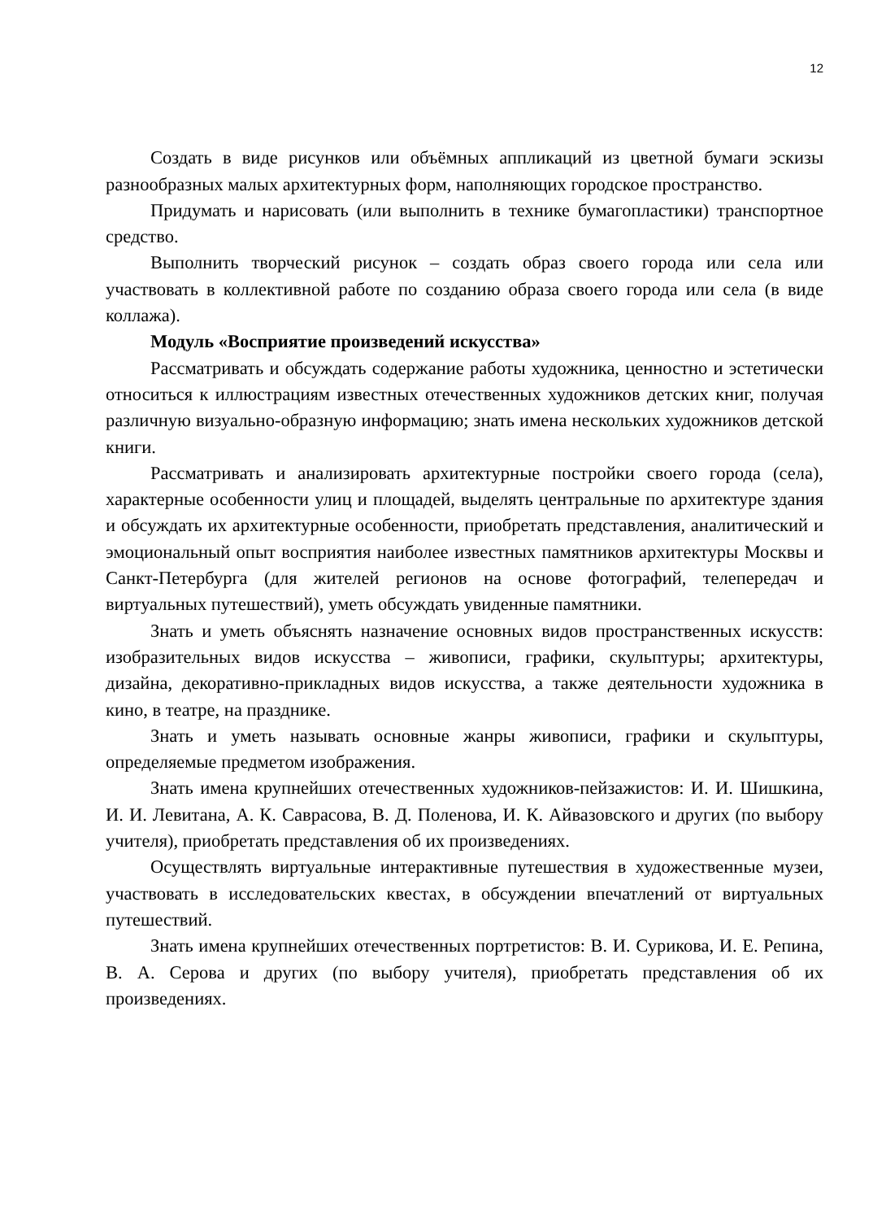12
Создать в виде рисунков или объёмных аппликаций из цветной бумаги эскизы разнообразных малых архитектурных форм, наполняющих городское пространство.
Придумать и нарисовать (или выполнить в технике бумагопластики) транспортное средство.
Выполнить творческий рисунок – создать образ своего города или села или участвовать в коллективной работе по созданию образа своего города или села (в виде коллажа).
Модуль «Восприятие произведений искусства»
Рассматривать и обсуждать содержание работы художника, ценностно и эстетически относиться к иллюстрациям известных отечественных художников детских книг, получая различную визуально-образную информацию; знать имена нескольких художников детской книги.
Рассматривать и анализировать архитектурные постройки своего города (села), характерные особенности улиц и площадей, выделять центральные по архитектуре здания и обсуждать их архитектурные особенности, приобретать представления, аналитический и эмоциональный опыт восприятия наиболее известных памятников архитектуры Москвы и Санкт-Петербурга (для жителей регионов на основе фотографий, телепередач и виртуальных путешествий), уметь обсуждать увиденные памятники.
Знать и уметь объяснять назначение основных видов пространственных искусств: изобразительных видов искусства – живописи, графики, скульптуры; архитектуры, дизайна, декоративно-прикладных видов искусства, а также деятельности художника в кино, в театре, на празднике.
Знать и уметь называть основные жанры живописи, графики и скульптуры, определяемые предметом изображения.
Знать имена крупнейших отечественных художников-пейзажистов: И. И. Шишкина, И. И. Левитана, А. К. Саврасова, В. Д. Поленова, И. К. Айвазовского и других (по выбору учителя), приобретать представления об их произведениях.
Осуществлять виртуальные интерактивные путешествия в художественные музеи, участвовать в исследовательских квестах, в обсуждении впечатлений от виртуальных путешествий.
Знать имена крупнейших отечественных портретистов: В. И. Сурикова, И. Е. Репина, В. А. Серова и других (по выбору учителя), приобретать представления об их произведениях.